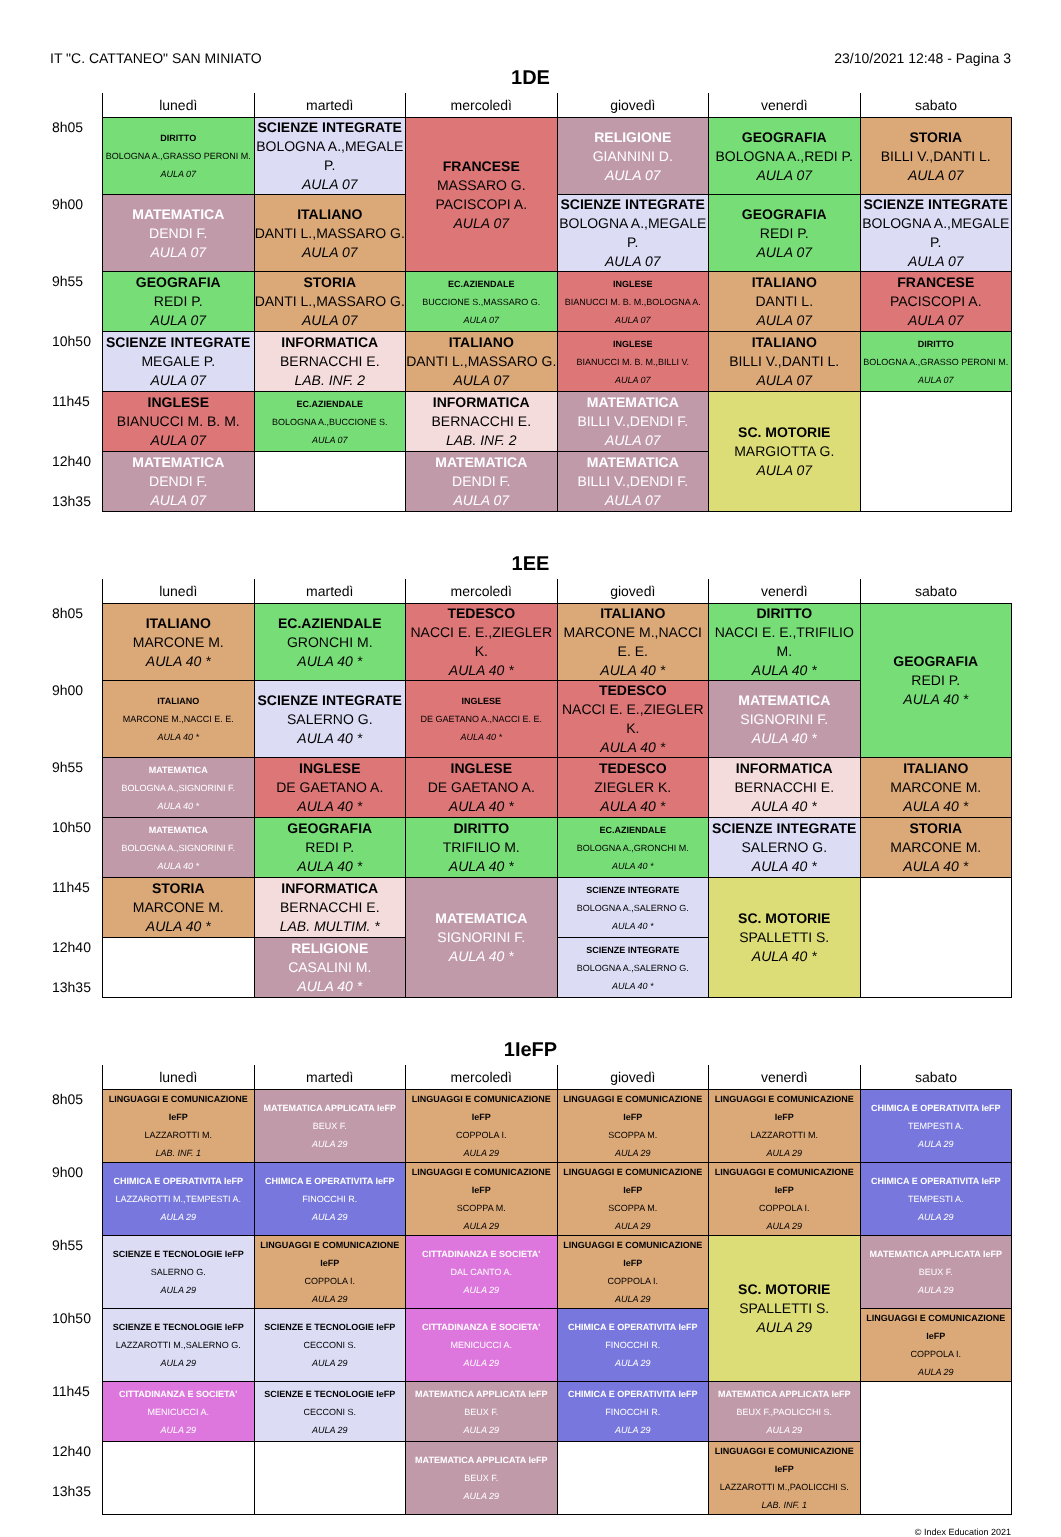IT "C. CATTANEO" SAN MINIATO 23/10/2021 12:48 - Pagina 3
1DE
| | lunedì | martedì | mercoledì | giovedì | venerdì | sabato |
| --- | --- | --- | --- | --- | --- | --- |
| 8h05 | DIRITTO BOLOGNA A.,GRASSO PERONI M. AULA 07 | SCIENZE INTEGRATE BOLOGNA A.,MEGALE P. AULA 07 | FRANCESE MASSARO G. PACISCOPI A. AULA 07 | RELIGIONE GIANNINI D. AULA 07 | GEOGRAFIA BOLOGNA A.,REDI P. AULA 07 | STORIA BILLI V.,DANTI L. AULA 07 |
| 9h00 | MATEMATICA DENDI F. AULA 07 | ITALIANO DANTI L.,MASSARO G. AULA 07 | | SCIENZE INTEGRATE BOLOGNA A.,MEGALE P. AULA 07 | GEOGRAFIA REDI P. AULA 07 | SCIENZE INTEGRATE BOLOGNA A.,MEGALE P. AULA 07 |
| 9h55 | GEOGRAFIA REDI P. AULA 07 | STORIA DANTI L.,MASSARO G. AULA 07 | EC.AZIENDALE BUCCIONE S.,MASSARO G. AULA 07 | INGLESE BIANUCCI M. B. M.,BOLOGNA A. AULA 07 | ITALIANO DANTI L. AULA 07 | FRANCESE PACISCOPI A. AULA 07 |
| 10h50 | SCIENZE INTEGRATE MEGALE P. AULA 07 | INFORMATICA BERNACCHI E. LAB. INF. 2 | ITALIANO DANTI L.,MASSARO G. AULA 07 | INGLESE BIANUCCI M. B. M.,BILLI V. AULA 07 | ITALIANO BILLI V.,DANTI L. AULA 07 | DIRITTO BOLOGNA A.,GRASSO PERONI M. AULA 07 |
| 11h45 | INGLESE BIANUCCI M. B. M. AULA 07 | EC.AZIENDALE BOLOGNA A.,BUCCIONE S. AULA 07 | INFORMATICA BERNACCHI E. LAB. INF. 2 | MATEMATICA BILLI V.,DENDI F. AULA 07 | SC. MOTORIE MARGIOTTA G. AULA 07 | |
| 12h40 13h35 | MATEMATICA DENDI F. AULA 07 | | MATEMATICA DENDI F. AULA 07 | MATEMATICA BILLI V.,DENDI F. AULA 07 | | |
1EE
| | lunedì | martedì | mercoledì | giovedì | venerdì | sabato |
| --- | --- | --- | --- | --- | --- | --- |
| 8h05 | ITALIANO MARCONE M. AULA 40 * | EC.AZIENDALE GRONCHI M. AULA 40 * | TEDESCO NACCI E. E.,ZIEGLER K. AULA 40 * | ITALIANO MARCONE M.,NACCI E. E. AULA 40 * | DIRITTO NACCI E. E.,TRIFILIO M. AULA 40 * | GEOGRAFIA REDI P. AULA 40 * |
| 9h00 | ITALIANO MARCONE M.,NACCI E. E. AULA 40 * | SCIENZE INTEGRATE SALERNO G. AULA 40 * | INGLESE DE GAETANO A.,NACCI E. E. AULA 40 * | TEDESCO NACCI E. E.,ZIEGLER K. AULA 40 * | MATEMATICA SIGNORINI F. AULA 40 * | |
| 9h55 | MATEMATICA BOLOGNA A.,SIGNORINI F. AULA 40 * | INGLESE DE GAETANO A. AULA 40 * | INGLESE DE GAETANO A. AULA 40 * | TEDESCO ZIEGLER K. AULA 40 * | INFORMATICA BERNACCHI E. AULA 40 * | ITALIANO MARCONE M. AULA 40 * |
| 10h50 | MATEMATICA BOLOGNA A.,SIGNORINI F. AULA 40 * | GEOGRAFIA REDI P. AULA 40 * | DIRITTO TRIFILIO M. AULA 40 * | EC.AZIENDALE BOLOGNA A.,GRONCHI M. AULA 40 * | SCIENZE INTEGRATE SALERNO G. AULA 40 * | STORIA MARCONE M. AULA 40 * |
| 11h45 | STORIA MARCONE M. AULA 40 * | INFORMATICA BERNACCHI E. LAB. MULTIM. * | MATEMATICA SIGNORINI F. AULA 40 * | SCIENZE INTEGRATE BOLOGNA A.,SALERNO G. AULA 40 * | SC. MOTORIE SPALLETTI S. AULA 40 * | |
| 12h40 13h35 | | RELIGIONE CASALINI M. AULA 40 * | | SCIENZE INTEGRATE BOLOGNA A.,SALERNO G. AULA 40 * | | |
1IeFP
| | lunedì | martedì | mercoledì | giovedì | venerdì | sabato |
| --- | --- | --- | --- | --- | --- | --- |
| 8h05 | LINGUAGGI E COMUNICAZIONE IeFP LAZZAROTTI M. LAB. INF. 1 | MATEMATICA APPLICATA IeFP BEUX F. AULA 29 | LINGUAGGI E COMUNICAZIONE IeFP COPPOLA I. AULA 29 | LINGUAGGI E COMUNICAZIONE IeFP SCOPPA M. AULA 29 | LINGUAGGI E COMUNICAZIONE IeFP LAZZAROTTI M. AULA 29 | CHIMICA E OPERATIVITA IeFP TEMPESTI A. AULA 29 |
| 9h00 | CHIMICA E OPERATIVITA IeFP LAZZAROTTI M.,TEMPESTI A. AULA 29 | CHIMICA E OPERATIVITA IeFP FINOCCHI R. AULA 29 | LINGUAGGI E COMUNICAZIONE IeFP SCOPPA M. AULA 29 | LINGUAGGI E COMUNICAZIONE IeFP SCOPPA M. AULA 29 | LINGUAGGI E COMUNICAZIONE IeFP COPPOLA I. AULA 29 | CHIMICA E OPERATIVITA IeFP TEMPESTI A. AULA 29 |
| 9h55 | SCIENZE E TECNOLOGIE IeFP SALERNO G. AULA 29 | LINGUAGGI E COMUNICAZIONE IeFP COPPOLA I. AULA 29 | CITTADINANZA E SOCIETA' DAL CANTO A. AULA 29 | LINGUAGGI E COMUNICAZIONE IeFP COPPOLA I. AULA 29 | SC. MOTORIE SPALLETTI S. AULA 29 | MATEMATICA APPLICATA IeFP BEUX F. AULA 29 |
| 10h50 | SCIENZE E TECNOLOGIE IeFP LAZZAROTTI M.,SALERNO G. AULA 29 | SCIENZE E TECNOLOGIE IeFP CECCONI S. AULA 29 | CITTADINANZA E SOCIETA' MENICUCCI A. AULA 29 | CHIMICA E OPERATIVITA IeFP FINOCCHI R. AULA 29 | | LINGUAGGI E COMUNICAZIONE IeFP COPPOLA I. AULA 29 |
| 11h45 | CITTADINANZA E SOCIETA' MENICUCCI A. AULA 29 | SCIENZE E TECNOLOGIE IeFP CECCONI S. AULA 29 | MATEMATICA APPLICATA IeFP BEUX F. AULA 29 | CHIMICA E OPERATIVITA IeFP FINOCCHI R. AULA 29 | MATEMATICA APPLICATA IeFP BEUX F.,PAOLICCHI S. AULA 29 | |
| 12h40 13h35 | | | MATEMATICA APPLICATA IeFP BEUX F. AULA 29 | | LINGUAGGI E COMUNICAZIONE IeFP LAZZAROTTI M.,PAOLICCHI S. LAB. INF. 1 | |
© Index Education 2021